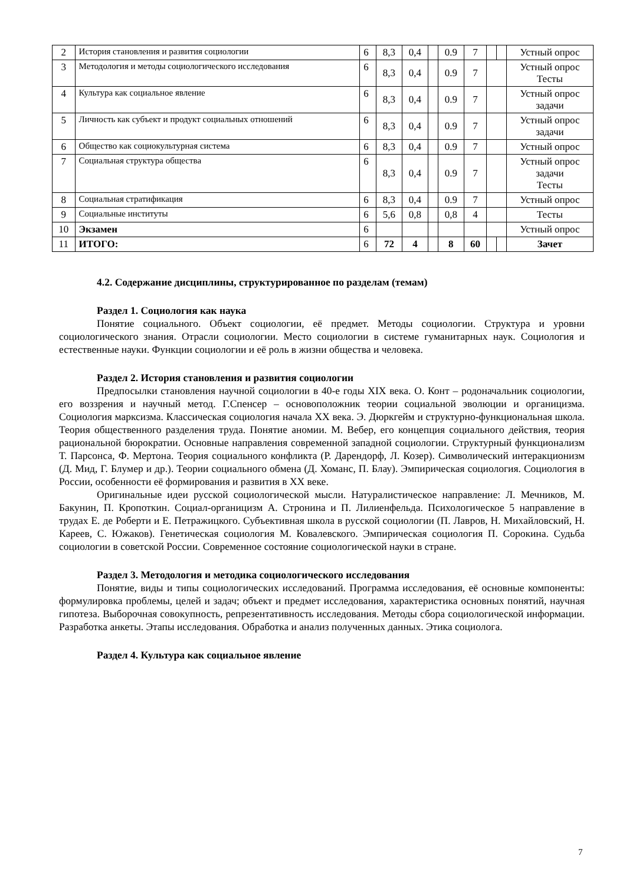| 2 | История становления и развития социологии | 6 | 8,3 | 0,4 | | 0.9 | 7 | | | Устный опрос |
| 3 | Методология и методы социологического исследования | 6 | 8,3 | 0,4 | | 0.9 | 7 | | | Устный опрос Тесты |
| 4 | Культура как социальное явление | 6 | 8,3 | 0,4 | | 0.9 | 7 | | | Устный опрос задачи |
| 5 | Личность как субъект и продукт социальных отношений | 6 | 8,3 | 0,4 | | 0.9 | 7 | | | Устный опрос задачи |
| 6 | Общество как социокультурная система | 6 | 8,3 | 0,4 | | 0.9 | 7 | | | Устный опрос |
| 7 | Социальная структура общества | 6 | 8,3 | 0,4 | | 0.9 | 7 | | | Устный опрос задачи Тесты |
| 8 | Социальная стратификация | 6 | 8,3 | 0,4 | | 0.9 | 7 | | | Устный опрос |
| 9 | Социальные институты | 6 | 5,6 | 0,8 | | 0,8 | 4 | | | Тесты |
| 10 | Экзамен | 6 | | | | | | | | Устный опрос |
| 11 | ИТОГО: | 6 | 72 | 4 | | 8 | 60 | | | Зачет |
4.2. Содержание дисциплины, структурированное по разделам (темам)
Раздел 1. Социология как наука
Понятие социального. Объект социологии, её предмет. Методы социологии. Структура и уровни социологического знания. Отрасли социологии. Место социологии в системе гуманитарных наук. Социология и естественные науки. Функции социологии и её роль в жизни общества и человека.
Раздел 2. История становления и развития социологии
Предпосылки становления научной социологии в 40-е годы XIX века. О. Конт – родоначальник социологии, его воззрения и научный метод. Г.Спенсер – основоположник теории социальной эволюции и органицизма. Социология марксизма. Классическая социология начала XX века. Э. Дюркгейм и структурно-функциональная школа. Теория общественного разделения труда. Понятие аномии. М. Вебер, его концепция социального действия, теория рациональной бюрократии. Основные направления современной западной социологии. Структурный функционализм Т. Парсонса, Ф. Мертона. Теория социального конфликта (Р. Дарендорф, Л. Козер). Символический интеракционизм (Д. Мид, Г. Блумер и др.). Теории социального обмена (Д. Хоманс, П. Блау). Эмпирическая социология. Социология в России, особенности её формирования и развития в XX веке.
Оригинальные идеи русской социологической мысли. Натуралистическое направление: Л. Мечников, М. Бакунин, П. Кропоткин. Социал-органицизм А. Стронина и П. Лилиенфельда. Психологическое 5 направление в трудах Е. де Роберти и Е. Петражицкого. Субъективная школа в русской социологии (П. Лавров, Н. Михайловский, Н. Кареев, С. Южаков). Генетическая социология М. Ковалевского. Эмпирическая социология П. Сорокина. Судьба социологии в советской России. Современное состояние социологической науки в стране.
Раздел 3. Методология и методика социологического исследования
Понятие, виды и типы социологических исследований. Программа исследования, её основные компоненты: формулировка проблемы, целей и задач; объект и предмет исследования, характеристика основных понятий, научная гипотеза. Выборочная совокупность, репрезентативность исследования. Методы сбора социологической информации. Разработка анкеты. Этапы исследования. Обработка и анализ полученных данных. Этика социолога.
Раздел 4. Культура как социальное явление
7